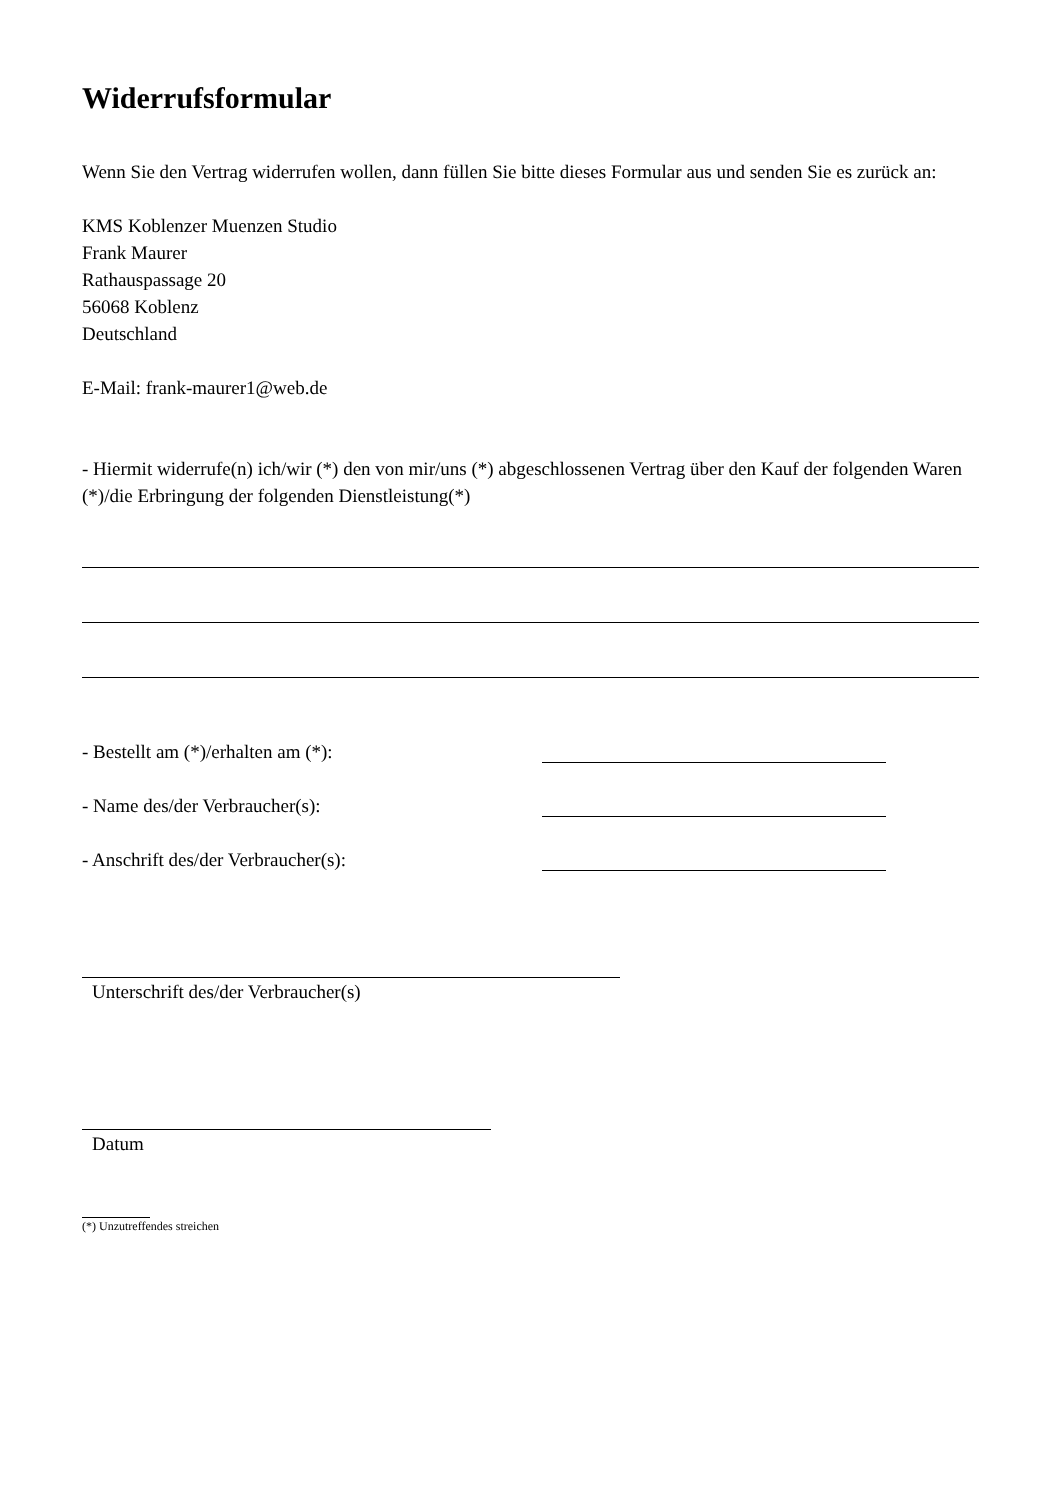Widerrufsformular
Wenn Sie den Vertrag widerrufen wollen, dann füllen Sie bitte dieses Formular aus und senden Sie es zurück an:
KMS Koblenzer Muenzen Studio
Frank Maurer
Rathauspassage 20
56068 Koblenz
Deutschland
E-Mail: frank-maurer1@web.de
- Hiermit widerrufe(n) ich/wir (*) den von mir/uns (*) abgeschlossenen Vertrag über den Kauf der folgenden Waren (*)/die Erbringung der folgenden Dienstleistung(*)
- Bestellt am (*)/erhalten am (*):
- Name des/der Verbraucher(s):
- Anschrift des/der Verbraucher(s):
Unterschrift des/der Verbraucher(s)
Datum
(*) Unzutreffendes streichen